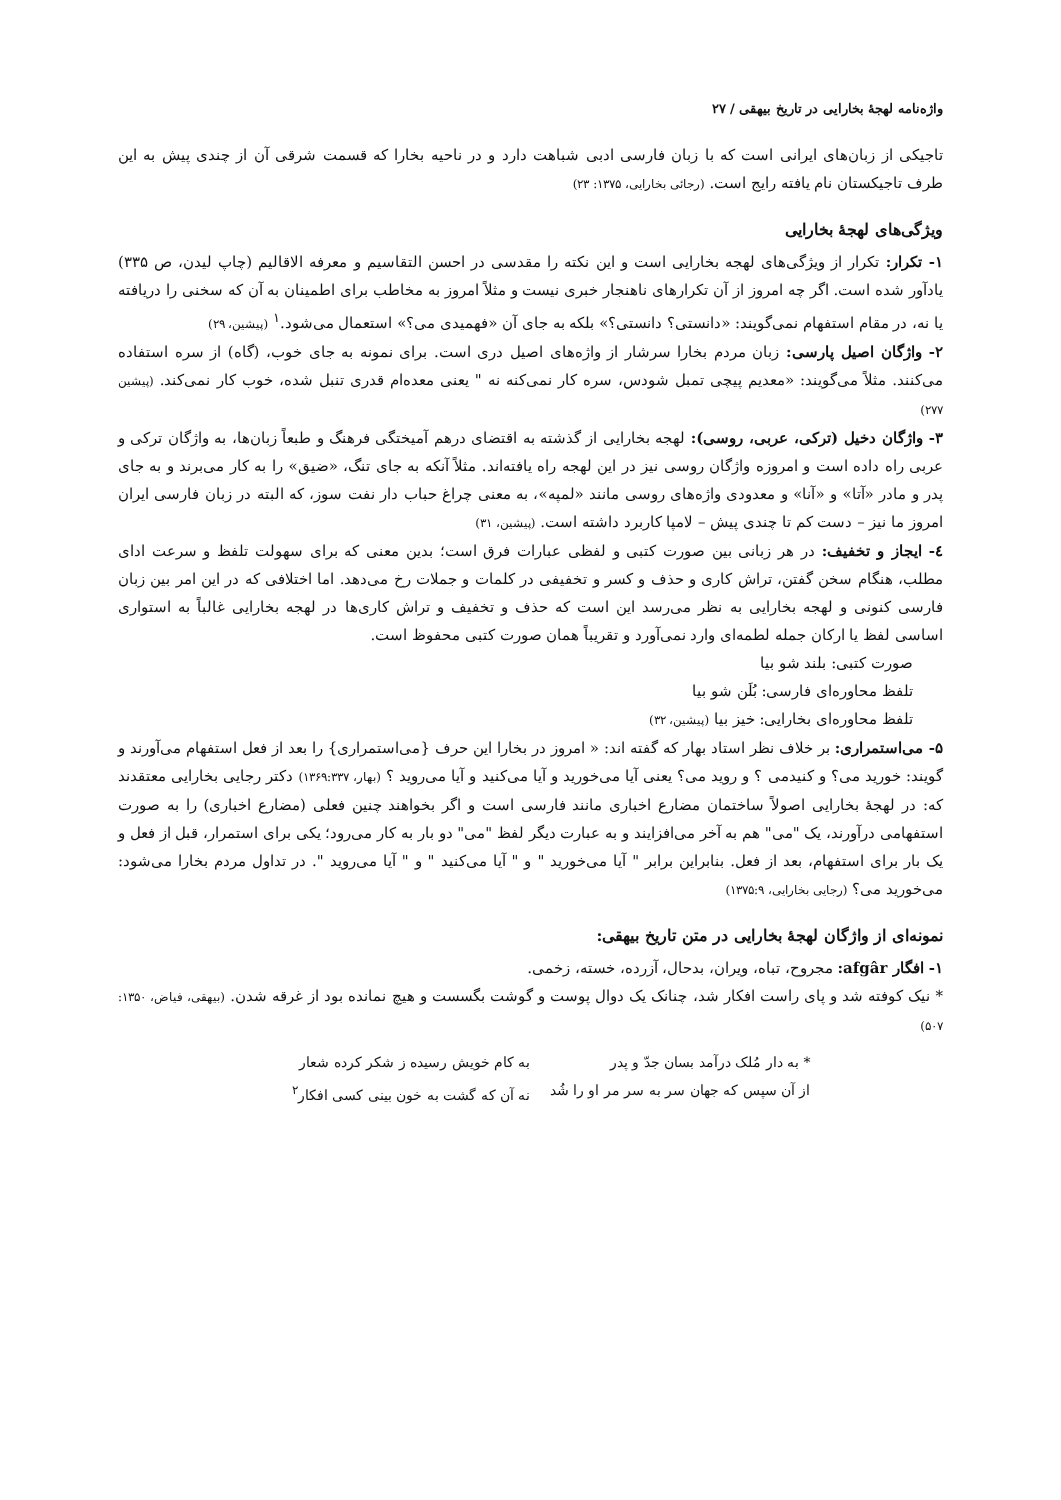واژه‌نامه لهجهٔ بخارایی در تاریخ بیهقی / ۲۷
تاجیکی از زبان‌های ایرانی است که با زبان فارسی ادبی شباهت دارد و در ناحیه بخارا که قسمت شرقی آن از چندی پیش به این طرف تاجیکستان نام یافته رایج است. (رجائی بخارایی، ۱۳۷۵: ۲۳)
ویژگی‌های لهجهٔ بخارایی
۱- تکرار: تکرار از ویژگی‌های لهجه بخارایی است و این نکته را مقدسی در احسن التقاسیم و معرفه الاقالیم (چاپ لیدن، ص ۳۳۵) یادآور شده است. اگر چه امروز از آن تکرارهای ناهنجار خبری نیست و مثلاً امروز به مخاطب برای اطمینان به آن که سخنی را دریافته یا نه، در مقام استفهام نمی‌گویند: «دانستی؟ دانستی؟» بلکه به جای آن «فهمیدی می؟» استعمال می‌شود.<sup>۱</sup> (پیشین، ۲۹)
۲- واژگان اصیل پارسی: زبان مردم بخارا سرشار از واژه‌های اصیل دری است. برای نمونه به جای خوب، (گاه) از سره استفاده می‌کنند. مثلاً می‌گویند: «معدیم پیچی تمبل شودس، سره کار نمی‌کنه نه " یعنی معده‌ام قدری تنبل شده، خوب کار نمی‌کند. (پیشین ۲۷۷)
۳- واژگان دخیل (ترکی، عربی، روسی): لهجه بخارایی از گذشته به اقتضای درهم آمیختگی فرهنگ و طبعاً زبان‌ها، به واژگان ترکی و عربی راه داده است و امروزه واژگان روسی نیز در این لهجه راه یافته‌اند. مثلاً آنکه به جای تنگ، «ضیق» را به کار می‌برند و به جای پدر و مادر «آتا» و «آنا» و معدودی واژه‌های روسی مانند «لمپه»، به معنی چراغ حباب دار نفت سوز، که البته در زبان فارسی ایران امروز ما نیز – دست کم تا چندی پیش – لامپا کاربرد داشته است. (پیشین، ۳۱)
٤- ایجاز و تخفیف: در هر زبانی بین صورت کتبی و لفظی عبارات فرق است؛ بدین معنی که برای سهولت تلفظ و سرعت ادای مطلب، هنگام سخن گفتن، تراش کاری و حذف و کسر و تخفیفی در کلمات و جملات رخ می‌دهد. اما اختلافی که در این امر بین زبان فارسی کنونی و لهجه بخارایی به نظر می‌رسد این است که حذف و تخفیف و تراش کاری‌ها در لهجه بخارایی غالباً به استواری اساسی لفظ یا ارکان جمله لطمه‌ای وارد نمی‌آورد و تقریباً همان صورت کتبی محفوظ است.
صورت کتبی: بلند شو بیا
تلفظ محاوره‌ای فارسی: بُلَن شو بیا
تلفظ محاوره‌ای بخارایی: خیز بیا (پیشین، ۳۲)
۵- می‌استمراری: بر خلاف نظر استاد بهار که گفته اند: « امروز در بخارا این حرف {می‌استمراری} را بعد از فعل استفهام می‌آورند و گویند: خورید می؟ و کنیدمی ؟ و روید می؟ یعنی آیا می‌خورید و آیا می‌کنید و آیا می‌روید ؟ (بهار، ۱۳۶۹:۳۳۷) دکتر رجایی بخارایی معتقدند که: در لهجهٔ بخارایی اصولاً ساختمان مضارع اخباری مانند فارسی است و اگر بخواهند چنین فعلی (مضارع اخباری) را به صورت استفهامی درآورند، یک "می" هم به آخر می‌افزایند و به عبارت دیگر لفظ "می" دو بار به کار می‌رود؛ یکی برای استمرار، قبل از فعل و یک بار برای استفهام، بعد از فعل. بنابراین برابر " آیا می‌خورید " و " آیا می‌کنید " و " آیا می‌روید ". در تداول مردم بخارا می‌شود: می‌خورید می؟ (رجایی بخارایی، ۱۳۷۵:۹)
نمونه‌ای از واژگان لهجهٔ بخارایی در متن تاریخ بیهقی:
۱- افگار afgâr: مجروح، تباه، ویران، بدحال، آزرده، خسته، زخمی.
* نیک کوفته شد و پای راست افکار شد، چنانک یک دوال پوست و گوشت بگسست و هیچ نمانده بود از غرقه شدن. (بیهقی، فیاض، ۱۳۵۰: ۵۰۷)
* به دار مُلک درآمد بسان جدّ و پدر به کام خویش رسیده ز شکر کرده شعار از آن سپس که جهان سر به سر مر او را شُد نه آن که گشت به خون بینی کسی افکار<sup>۲</sup>